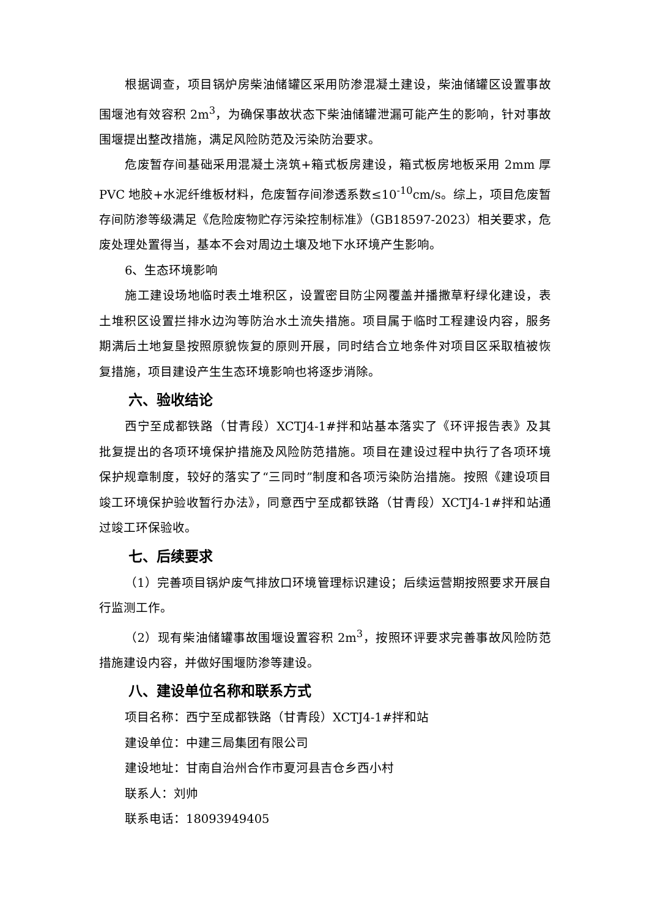根据调查，项目锅炉房柴油储罐区采用防渗混凝土建设，柴油储罐区设置事故围堰池有效容积 2m<sup>3</sup>，为确保事故状态下柴油储罐泄漏可能产生的影响，针对事故围堰提出整改措施，满足风险防范及污染防治要求。
危废暂存间基础采用混凝土浇筑+箱式板房建设，箱式板房地板采用 2mm 厚 PVC 地胶+水泥纤维板材料，危废暂存间渗透系数≤10<sup>-10</sup>cm/s。综上，项目危废暂存间防渗等级满足《危险废物贮存污染控制标准》（GB18597-2023）相关要求，危废处理处置得当，基本不会对周边土壤及地下水环境产生影响。
6、生态环境影响
施工建设场地临时表土堆积区，设置密目防尘网覆盖并播撒草籽绿化建设，表土堆积区设置拦排水边沟等防治水土流失措施。项目属于临时工程建设内容，服务期满后土地复垦按照原貌恢复的原则开展，同时结合立地条件对项目区采取植被恢复措施，项目建设产生生态环境影响也将逐步消除。
六、验收结论
西宁至成都铁路（甘青段）XCTJ4-1#拌和站基本落实了《环评报告表》及其批复提出的各项环境保护措施及风险防范措施。项目在建设过程中执行了各项环境保护规章制度，较好的落实了“三同时”制度和各项污染防治措施。按照《建设项目竣工环境保护验收暂行办法》，同意西宁至成都铁路（甘青段）XCTJ4-1#拌和站通过竣工环保验收。
七、后续要求
（1）完善项目锅炉废气排放口环境管理标识建设；后续运营期按照要求开展自行监测工作。
（2）现有柴油储罐事故围堰设置容积 2m<sup>3</sup>，按照环评要求完善事故风险防范措施建设内容，并做好围堰防渗等建设。
八、建设单位名称和联系方式
项目名称：西宁至成都铁路（甘青段）XCTJ4-1#拌和站
建设单位：中建三局集团有限公司
建设地址：甘南自治州合作市夏河县吉仓乡西小村
联系人：刘帅
联系电话：18093949405